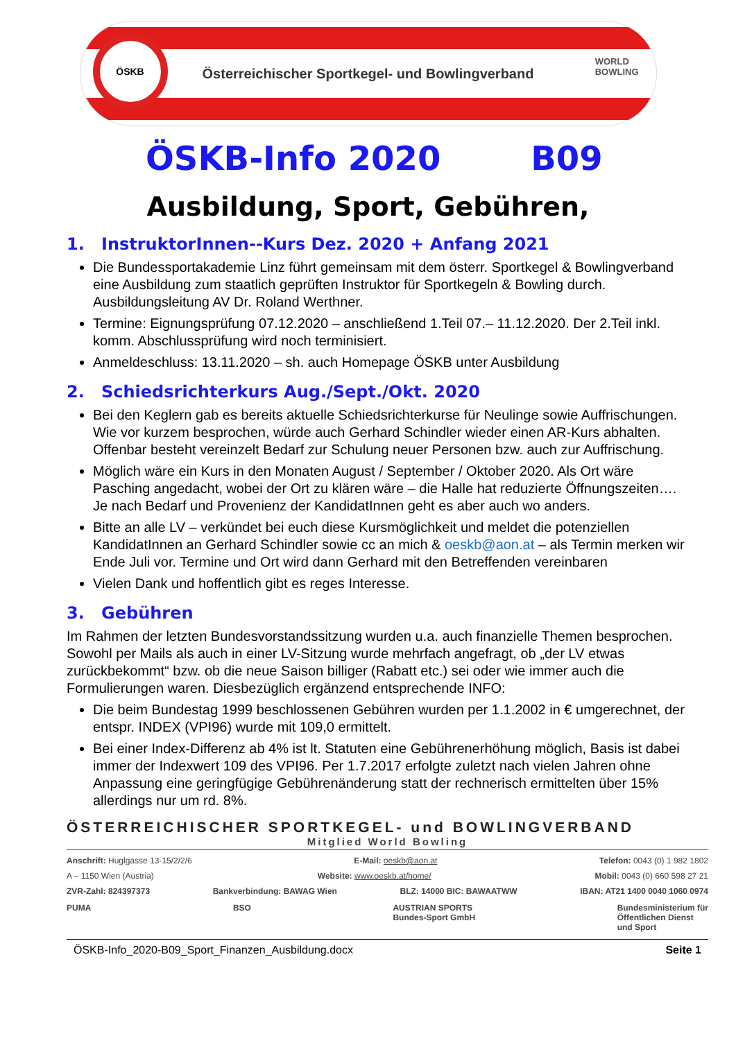ÖSKB
Österreichischer Sportkegel- und Bowlingverband
WORLD
BOWLING
ÖSKB-Info 2020 B09
Ausbildung, Sport, Gebühren,
1. InstruktorInnen--Kurs Dez. 2020 + Anfang 2021
Die Bundessportakademie Linz führt gemeinsam mit dem österr. Sportkegel & Bowlingverband eine Ausbildung zum staatlich geprüften Instruktor für Sportkegeln & Bowling durch. Ausbildungsleitung AV Dr. Roland Werthner.
Termine: Eignungsprüfung 07.12.2020 – anschließend 1.Teil 07.– 11.12.2020. Der 2.Teil inkl. komm. Abschlussprüfung wird noch terminisiert.
Anmeldeschluss: 13.11.2020 – sh. auch Homepage ÖSKB unter Ausbildung
2. Schiedsrichterkurs Aug./Sept./Okt. 2020
Bei den Keglern gab es bereits aktuelle Schiedsrichterkurse für Neulinge sowie Auffrischungen. Wie vor kurzem besprochen, würde auch Gerhard Schindler wieder einen AR-Kurs abhalten. Offenbar besteht vereinzelt Bedarf zur Schulung neuer Personen bzw. auch zur Auffrischung.
Möglich wäre ein Kurs in den Monaten August / September / Oktober 2020. Als Ort wäre Pasching angedacht, wobei der Ort zu klären wäre – die Halle hat reduzierte Öffnungszeiten…. Je nach Bedarf und Provenienz der KandidatInnen geht es aber auch wo anders.
Bitte an alle LV – verkündet bei euch diese Kursmöglichkeit und meldet die potenziellen KandidatInnen an Gerhard Schindler sowie cc an mich & oeskb@aon.at – als Termin merken wir Ende Juli vor. Termine und Ort wird dann Gerhard mit den Betreffenden vereinbaren
Vielen Dank und hoffentlich gibt es reges Interesse.
3. Gebühren
Im Rahmen der letzten Bundesvorstandssitzung wurden u.a. auch finanzielle Themen besprochen. Sowohl per Mails als auch in einer LV-Sitzung wurde mehrfach angefragt, ob „der LV etwas zurückbekommt“ bzw. ob die neue Saison billiger (Rabatt etc.) sei oder wie immer auch die Formulierungen waren. Diesbezüglich ergänzend entsprechende INFO:
Die beim Bundestag 1999 beschlossenen Gebühren wurden per 1.1.2002 in € umgerechnet, der entspr. INDEX (VPI96) wurde mit 109,0 ermittelt.
Bei einer Index-Differenz ab 4% ist lt. Statuten eine Gebührenerhöhung möglich, Basis ist dabei immer der Indexwert 109 des VPI96. Per 1.7.2017 erfolgte zuletzt nach vielen Jahren ohne Anpassung eine geringfügige Gebührenänderung statt der rechnerisch ermittelten über 15% allerdings nur um rd. 8%.
ÖSTERREICHISCHER SPORTKEGEL- und BOWLINGVERBAND
Mitglied World Bowling
Anschrift: Huglgasse 13-15/2/2/6 E-Mail: oeskb@aon.at Telefon: 0043 (0) 1 982 1802
A – 1150 Wien (Austria) Website: www.oeskb.at/home/ Mobil: 0043 (0) 660 598 27 21
ZVR-Zahl: 824397373 Bankverbindung: BAWAG Wien BLZ: 14000 BIC: BAWAATWW IBAN: AT21 1400 0040 1060 0974
PUMA BSO AUSTRIAN SPORTS
Bundes-Sport GmbH Bundesministerium für
Öffentlichen Dienst
und Sport
ÖSKB-Info_2020-B09_Sport_Finanzen_Ausbildung.docx Seite 1